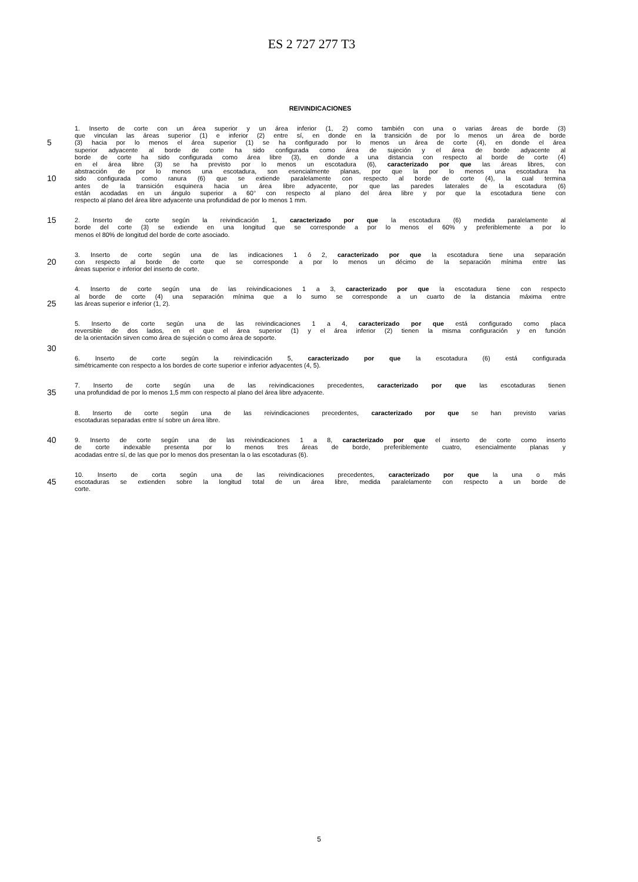ES 2 727 277 T3
REIVINDICACIONES
1. Inserto de corte con un área superior y un área inferior (1, 2) como también con una o varias áreas de borde (3)
que vinculan las áreas superior (1) e inferior (2) entre sí, en donde en la transición de por lo menos un área de borde
5 (3) hacia por lo menos el área superior (1) se ha configurado por lo menos un área de corte (4), en donde el área
superior adyacente al borde de corte ha sido configurada como área de sujeción y el área de borde adyacente al
borde de corte ha sido configurada como área libre (3), en donde a una distancia con respecto al borde de corte (4)
en el área libre (3) se ha previsto por lo menos un escotadura (6), caracterizado por que las áreas libres, con
abstracción de por lo menos una escotadura, son esencialmente planas, por que la por lo menos una escotadura ha
10 sido configurada como ranura (6) que se extiende paralelamente con respecto al borde de corte (4), la cual termina
antes de la transición esquinera hacia un área libre adyacente, por que las paredes laterales de la escotadura (6)
están acodadas en un ángulo superior a 60° con respecto al plano del área libre y por que la escotadura tiene con
respecto al plano del área libre adyacente una profundidad de por lo menos 1 mm.
15 2. Inserto de corte según la reivindicación 1, caracterizado por que la escotadura (6) medida paralelamente al
borde del corte (3) se extiende en una longitud que se corresponde a por lo menos el 60% y preferiblemente a por lo
menos el 80% de longitud del borde de corte asociado.
3. Inserto de corte según una de las indicaciones 1 ó 2, caracterizado por que la escotadura tiene una separación
20 con respecto al borde de corte que se corresponde a por lo menos un décimo de la separación mínima entre las
áreas superior e inferior del inserto de corte.
4. Inserto de corte según una de las reivindicaciones 1 a 3, caracterizado por que la escotadura tiene con respecto
al borde de corte (4) una separación mínima que a lo sumo se corresponde a un cuarto de la distancia máxima entre
25 las áreas superior e inferior (1, 2).
5. Inserto de corte según una de las reivindicaciones 1 a 4, caracterizado por que está configurado como placa
reversible de dos lados, en el que el área superior (1) y el área inferior (2) tienen la misma configuración y en función
de la orientación sirven como área de sujeción o como área de soporte.
30
6. Inserto de corte según la reivindicación 5, caracterizado por que la escotadura (6) está configurada
simétricamente con respecto a los bordes de corte superior e inferior adyacentes (4, 5).
7. Inserto de corte según una de las reivindicaciones precedentes, caracterizado por que las escotaduras tienen
35 una profundidad de por lo menos 1,5 mm con respecto al plano del área libre adyacente.
8. Inserto de corte según una de las reivindicaciones precedentes, caracterizado por que se han previsto varias
escotaduras separadas entre sí sobre un área libre.
40 9. Inserto de corte según una de las reivindicaciones 1 a 8, caracterizado por que el inserto de corte como inserto
de corte indexable presenta por lo menos tres áreas de borde, preferiblemente cuatro, esencialmente planas y
acodadas entre sí, de las que por lo menos dos presentan la o las escotaduras (6).
10. Inserto de corta según una de las reivindicaciones precedentes, caracterizado por que la una o más
45 escotaduras se extienden sobre la longitud total de un área libre, medida paralelamente con respecto a un borde de
corte.
5